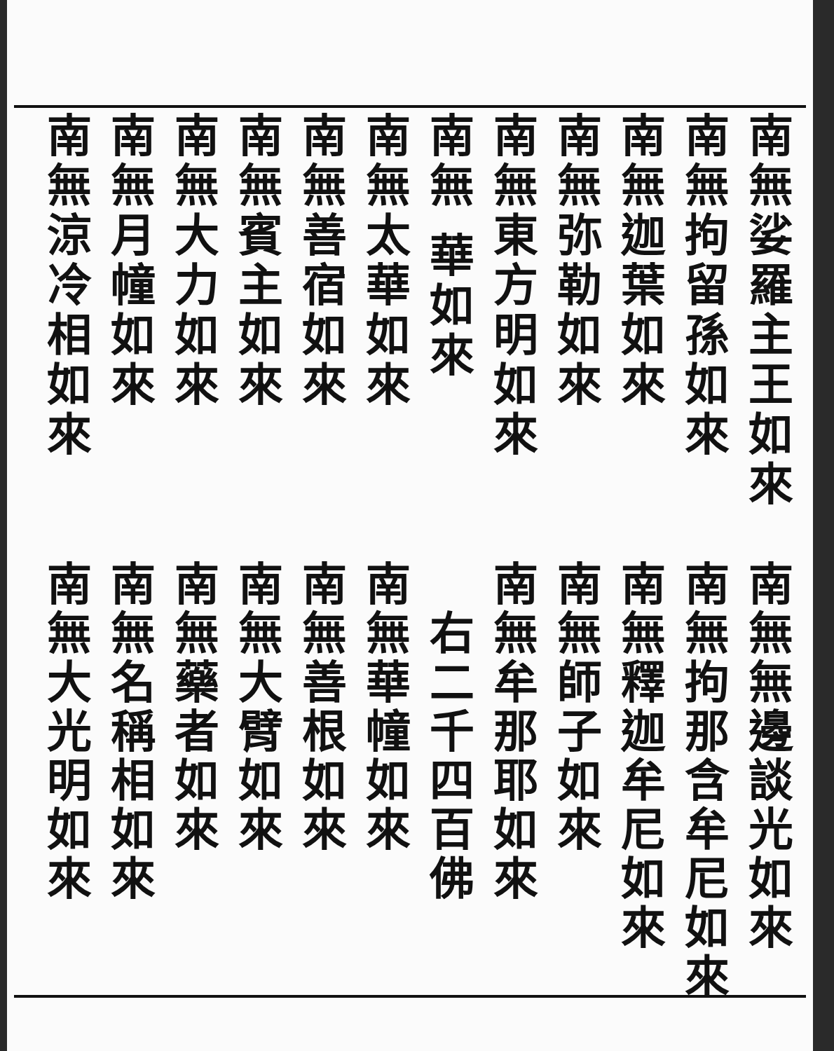南無娑羅主王如來
南無拘留孫如來
南無迦葉如來
南無弥勒如來
南無東方明如來
南無 華如來
南無太華如來
南無善宿如來
南無賓主如來
南無大力如來
南無月幢如來
南無涼冷相如來
南無無邊談光如來
南無拘那含牟尼如來
南無釋迦牟尼如來
南無師子如來
南無牟那耶如來
　右二千四百佛
南無華幢如來
南無善根如來
南無大臂如來
南無藥者如來
南無名稱相如來
南無大光明如來